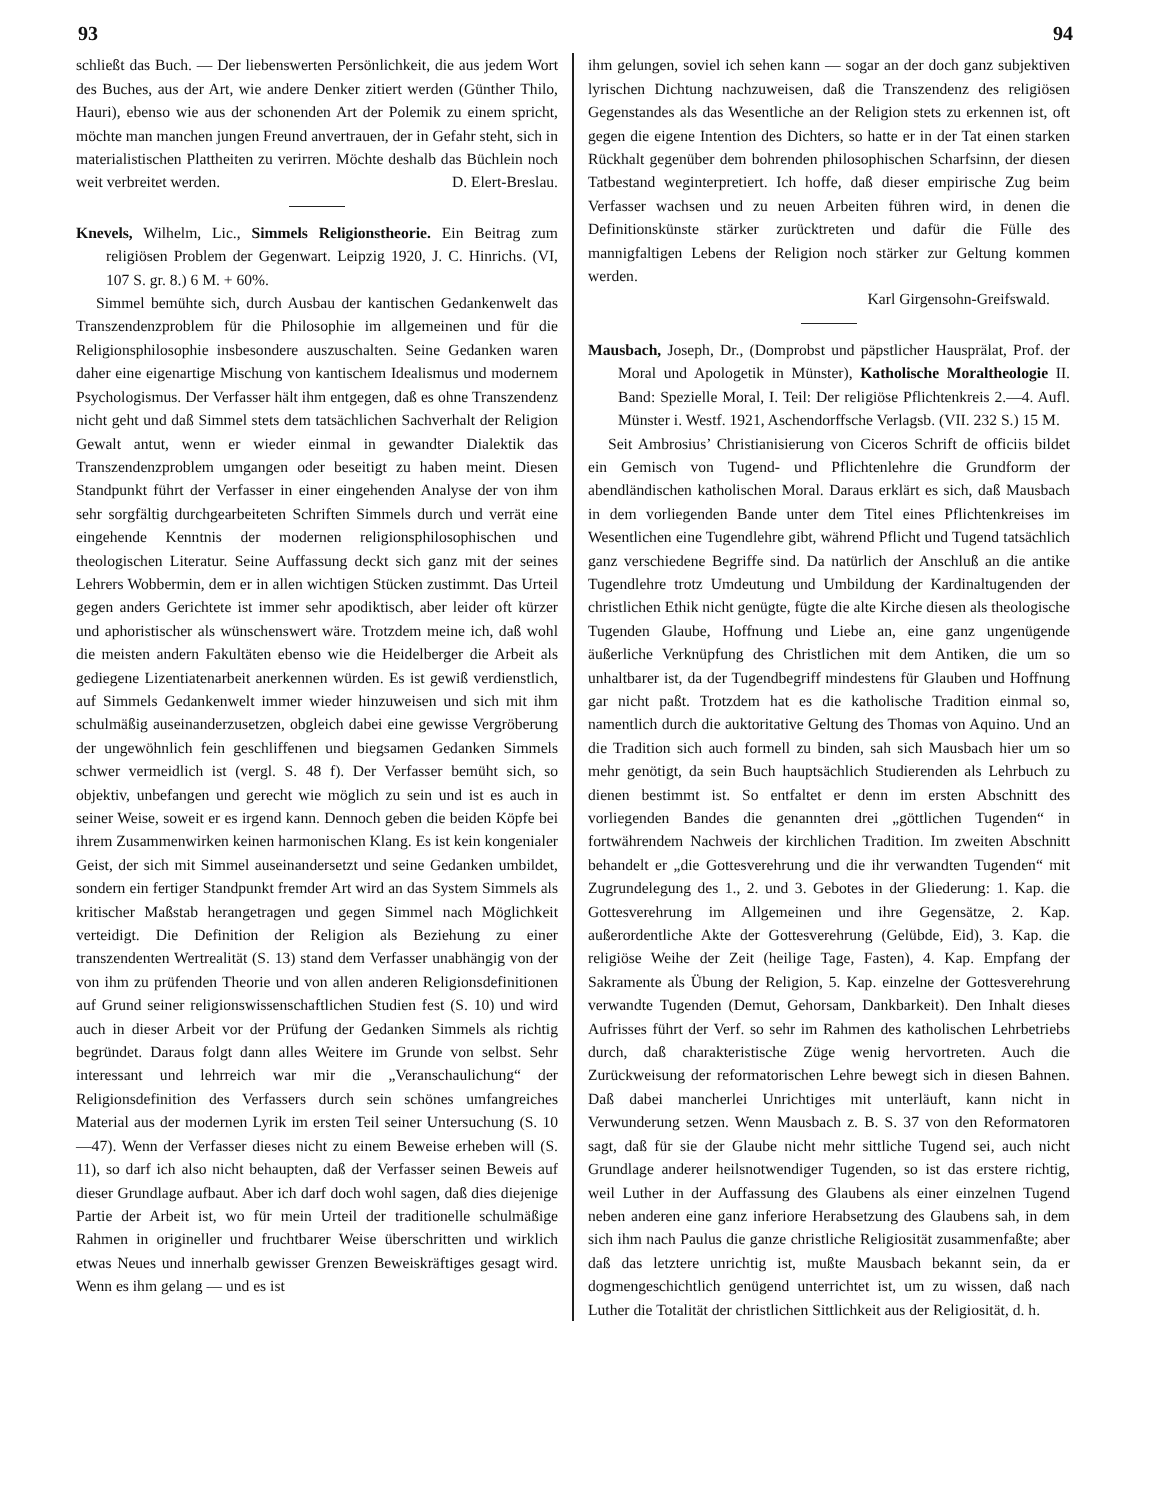93 94
schließt das Buch. — Der liebenswerten Persönlichkeit, die aus jedem Wort des Buches, aus der Art, wie andere Denker zitiert werden (Günther Thilo, Hauri), ebenso wie aus der schonenden Art der Polemik zu einem spricht, möchte man manchen jungen Freund anvertrauen, der in Gefahr steht, sich in materialistischen Plattheiten zu verirren. Möchte deshalb das Büchlein noch weit verbreitet werden. D. Elert-Breslau.
Knevels, Wilhelm, Lic., Simmels Religionstheorie. Ein Beitrag zum religiösen Problem der Gegenwart. Leipzig 1920, J. C. Hinrichs. (VI, 107 S. gr. 8.) 6 M. + 60%.
Simmel bemühte sich, durch Ausbau der kantischen Gedankenwelt das Transzendenzproblem für die Philosophie im allgemeinen und für die Religionsphilosophie insbesondere auszuschalten. Seine Gedanken waren daher eine eigenartige Mischung von kantischem Idealismus und modernem Psychologismus. Der Verfasser hält ihm entgegen, daß es ohne Transzendenz nicht geht und daß Simmel stets dem tatsächlichen Sachverhalt der Religion Gewalt antut, wenn er wieder einmal in gewandter Dialektik das Transzendenzproblem umgangen oder beseitigt zu haben meint. Diesen Standpunkt führt der Verfasser in einer eingehenden Analyse der von ihm sehr sorgfältig durchgearbeiteten Schriften Simmels durch und verrät eine eingehende Kenntnis der modernen religionsphilosophischen und theologischen Literatur. Seine Auffassung deckt sich ganz mit der seines Lehrers Wobbermin, dem er in allen wichtigen Stücken zustimmt. Das Urteil gegen anders Gerichtete ist immer sehr apodiktisch, aber leider oft kürzer und aphoristischer als wünschenswert wäre. Trotzdem meine ich, daß wohl die meisten andern Fakultäten ebenso wie die Heidelberger die Arbeit als gediegene Lizentiatenarbeit anerkennen würden. Es ist gewiß verdienstlich, auf Simmels Gedankenwelt immer wieder hinzuweisen und sich mit ihm schulmäßig auseinanderzusetzen, obgleich dabei eine gewisse Vergröberung der ungewöhnlich fein geschliffenen und biegsamen Gedanken Simmels schwer vermeidlich ist (vergl. S. 48 f). Der Verfasser bemüht sich, so objektiv, unbefangen und gerecht wie möglich zu sein und ist es auch in seiner Weise, soweit er es irgend kann. Dennoch geben die beiden Köpfe bei ihrem Zusammenwirken keinen harmonischen Klang. Es ist kein kongenialer Geist, der sich mit Simmel auseinandersetzt und seine Gedanken umbildet, sondern ein fertiger Standpunkt fremder Art wird an das System Simmels als kritischer Maßstab herangetragen und gegen Simmel nach Möglichkeit verteidigt. Die Definition der Religion als Beziehung zu einer transzendenten Wertrealität (S. 13) stand dem Verfasser unabhängig von der von ihm zu prüfenden Theorie und von allen anderen Religionsdefinitionen auf Grund seiner religionswissenschaftlichen Studien fest (S. 10) und wird auch in dieser Arbeit vor der Prüfung der Gedanken Simmels als richtig begründet. Daraus folgt dann alles Weitere im Grunde von selbst. Sehr interessant und lehrreich war mir die „Veranschaulichung“ der Religionsdefinition des Verfassers durch sein schönes umfangreiches Material aus der modernen Lyrik im ersten Teil seiner Untersuchung (S. 10—47). Wenn der Verfasser dieses nicht zu einem Beweise erheben will (S. 11), so darf ich also nicht behaupten, daß der Verfasser seinen Beweis auf dieser Grundlage aufbaut. Aber ich darf doch wohl sagen, daß dies diejenige Partie der Arbeit ist, wo für mein Urteil der traditionelle schulmäßige Rahmen in origineller und fruchtbarer Weise überschritten und wirklich etwas Neues und innerhalb gewisser Grenzen Beweiskräftiges gesagt wird. Wenn es ihm gelang — und es ist
ihm gelungen, soviel ich sehen kann — sogar an der doch ganz subjektiven lyrischen Dichtung nachzuweisen, daß die Transzendenz des religiösen Gegenstandes als das Wesentliche an der Religion stets zu erkennen ist, oft gegen die eigene Intention des Dichters, so hatte er in der Tat einen starken Rückhalt gegenüber dem bohrenden philosophischen Scharfsinn, der diesen Tatbestand weginterpretiert. Ich hoffe, daß dieser empirische Zug beim Verfasser wachsen und zu neuen Arbeiten führen wird, in denen die Definitionskünste stärker zurücktreten und dafür die Fülle des mannigfaltigen Lebens der Religion noch stärker zur Geltung kommen werden.
Karl Girgensohn-Greifswald.
Mausbach, Joseph, Dr., (Domprobst und päpstlicher Hausprälat, Prof. der Moral und Apologetik in Münster), Katholische Moraltheologie II. Band: Spezielle Moral, I. Teil: Der religiöse Pflichtenkreis 2.—4. Aufl. Münster i. Westf. 1921, Aschendorffsche Verlagsb. (VII. 232 S.) 15 M.
Seit Ambrosius’ Christianisierung von Ciceros Schrift de officiis bildet ein Gemisch von Tugend- und Pflichtenlehre die Grundform der abendländischen katholischen Moral. Daraus erklärt es sich, daß Mausbach in dem vorliegenden Bande unter dem Titel eines Pflichtenkreises im Wesentlichen eine Tugendlehre gibt, während Pflicht und Tugend tatsächlich ganz verschiedene Begriffe sind. Da natürlich der Anschluß an die antike Tugendlehre trotz Umdeutung und Umbildung der Kardinaltugenden der christlichen Ethik nicht genügte, fügte die alte Kirche diesen als theologische Tugenden Glaube, Hoffnung und Liebe an, eine ganz ungenügende äußerliche Verknüpfung des Christlichen mit dem Antiken, die um so unhaltbarer ist, da der Tugendbegriff mindestens für Glauben und Hoffnung gar nicht paßt. Trotzdem hat es die katholische Tradition einmal so, namentlich durch die auktoritative Geltung des Thomas von Aquino. Und an die Tradition sich auch formell zu binden, sah sich Mausbach hier um so mehr genötigt, da sein Buch hauptsächlich Studierenden als Lehrbuch zu dienen bestimmt ist. So entfaltet er denn im ersten Abschnitt des vorliegenden Bandes die genannten drei „göttlichen Tugenden“ in fortwährendem Nachweis der kirchlichen Tradition. Im zweiten Abschnitt behandelt er „die Gottesverehrung und die ihr verwandten Tugenden“ mit Zugrundelegung des 1., 2. und 3. Gebotes in der Gliederung: 1. Kap. die Gottesverehrung im Allgemeinen und ihre Gegensätze, 2. Kap. außerordentliche Akte der Gottesverehrung (Gelübde, Eid), 3. Kap. die religiöse Weihe der Zeit (heilige Tage, Fasten), 4. Kap. Empfang der Sakramente als Übung der Religion, 5. Kap. einzelne der Gottesverehrung verwandte Tugenden (Demut, Gehorsam, Dankbarkeit). Den Inhalt dieses Aufrisses führt der Verf. so sehr im Rahmen des katholischen Lehrbetriebs durch, daß charakteristische Züge wenig hervortreten. Auch die Zurückweisung der reformatorischen Lehre bewegt sich in diesen Bahnen. Daß dabei mancherlei Unrichtiges mit unterläuft, kann nicht in Verwunderung setzen. Wenn Mausbach z. B. S. 37 von den Reformatoren sagt, daß für sie der Glaube nicht mehr sittliche Tugend sei, auch nicht Grundlage anderer heilsnotwendiger Tugenden, so ist das erstere richtig, weil Luther in der Auffassung des Glaubens als einer einzelnen Tugend neben anderen eine ganz inferiore Herabsetzung des Glaubens sah, in dem sich ihm nach Paulus die ganze christliche Religiosität zusammenfaßte; aber daß das letztere unrichtig ist, mußte Mausbach bekannt sein, da er dogmengeschichtlich genügend unterrichtet ist, um zu wissen, daß nach Luther die Totalität der christlichen Sittlichkeit aus der Religiosität, d. h.